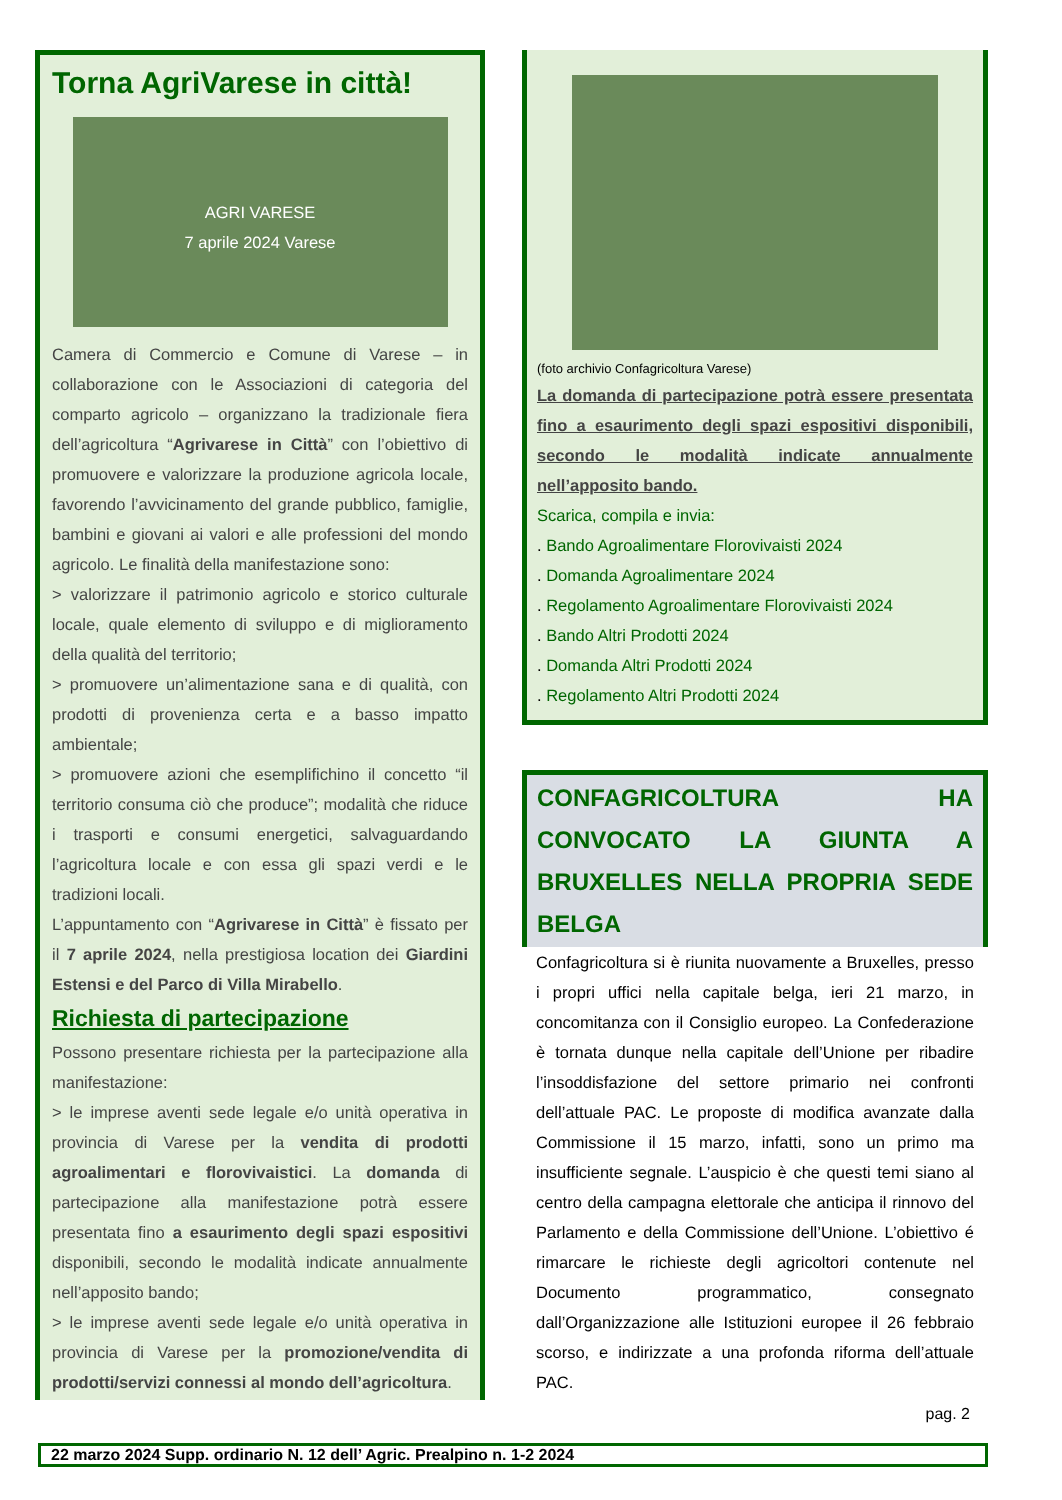Torna AgriVarese in città!
AGRI VARESE
7 aprile 2024 Varese
Camera di Commercio e Comune di Varese – in collaborazione con le Associazioni di categoria del comparto agricolo – organizzano la tradizionale fiera dell’agricoltura “Agrivarese in Città” con l’obiettivo di promuovere e valorizzare la produzione agricola locale, favorendo l’avvicinamento del grande pubblico, famiglie, bambini e giovani ai valori e alle professioni del mondo agricolo. Le finalità della manifestazione sono:
> valorizzare il patrimonio agricolo e storico culturale locale, quale elemento di sviluppo e di miglioramento della qualità del territorio;
> promuovere un’alimentazione sana e di qualità, con prodotti di provenienza certa e a basso impatto ambientale;
> promuovere azioni che esemplifichino il concetto “il territorio consuma ciò che produce”; modalità che riduce i trasporti e consumi energetici, salvaguardando l’agricoltura locale e con essa gli spazi verdi e le tradizioni locali.
L’appuntamento con “Agrivarese in Città” è fissato per il 7 aprile 2024, nella prestigiosa location dei Giardini Estensi e del Parco di Villa Mirabello.
Richiesta di partecipazione
Possono presentare richiesta per la partecipazione alla manifestazione:
> le imprese aventi sede legale e/o unità operativa in provincia di Varese per la vendita di prodotti agroalimentari e florovivaistici. La domanda di partecipazione alla manifestazione potrà essere presentata fino a esaurimento degli spazi espositivi disponibili, secondo le modalità indicate annualmente nell’apposito bando;
> le imprese aventi sede legale e/o unità operativa in provincia di Varese per la promozione/vendita di prodotti/servizi connessi al mondo dell’agricoltura.
(foto archivio Confagricoltura Varese)
La domanda di partecipazione potrà essere presentata fino a esaurimento degli spazi espositivi disponibili, secondo le modalità indicate annualmente nell’apposito bando.
Scarica, compila e invia:
. Bando Agroalimentare Florovivaisti 2024
. Domanda Agroalimentare 2024
. Regolamento Agroalimentare Florovivaisti 2024
. Bando Altri Prodotti 2024
. Domanda Altri Prodotti 2024
. Regolamento Altri Prodotti 2024
CONFAGRICOLTURA HA CONVOCATO LA GIUNTA A BRUXELLES NELLA PROPRIA SEDE BELGA
Confagricoltura si è riunita nuovamente a Bruxelles, presso i propri uffici nella capitale belga, ieri 21 marzo, in concomitanza con il Consiglio europeo. La Confederazione è tornata dunque nella capitale dell’Unione per ribadire l’insoddisfazione del settore primario nei confronti dell’attuale PAC. Le proposte di modifica avanzate dalla Commissione il 15 marzo, infatti, sono un primo ma insufficiente segnale. L’auspicio è che questi temi siano al centro della campagna elettorale che anticipa il rinnovo del Parlamento e della Commissione dell’Unione. L’obiettivo é rimarcare le richieste degli agricoltori contenute nel Documento programmatico, consegnato dall’Organizzazione alle Istituzioni europee il 26 febbraio scorso, e indirizzate a una profonda riforma dell’attuale PAC.
pag. 2
22 marzo 2024 Supp. ordinario N. 12 dell’ Agric. Prealpino n. 1-2 2024